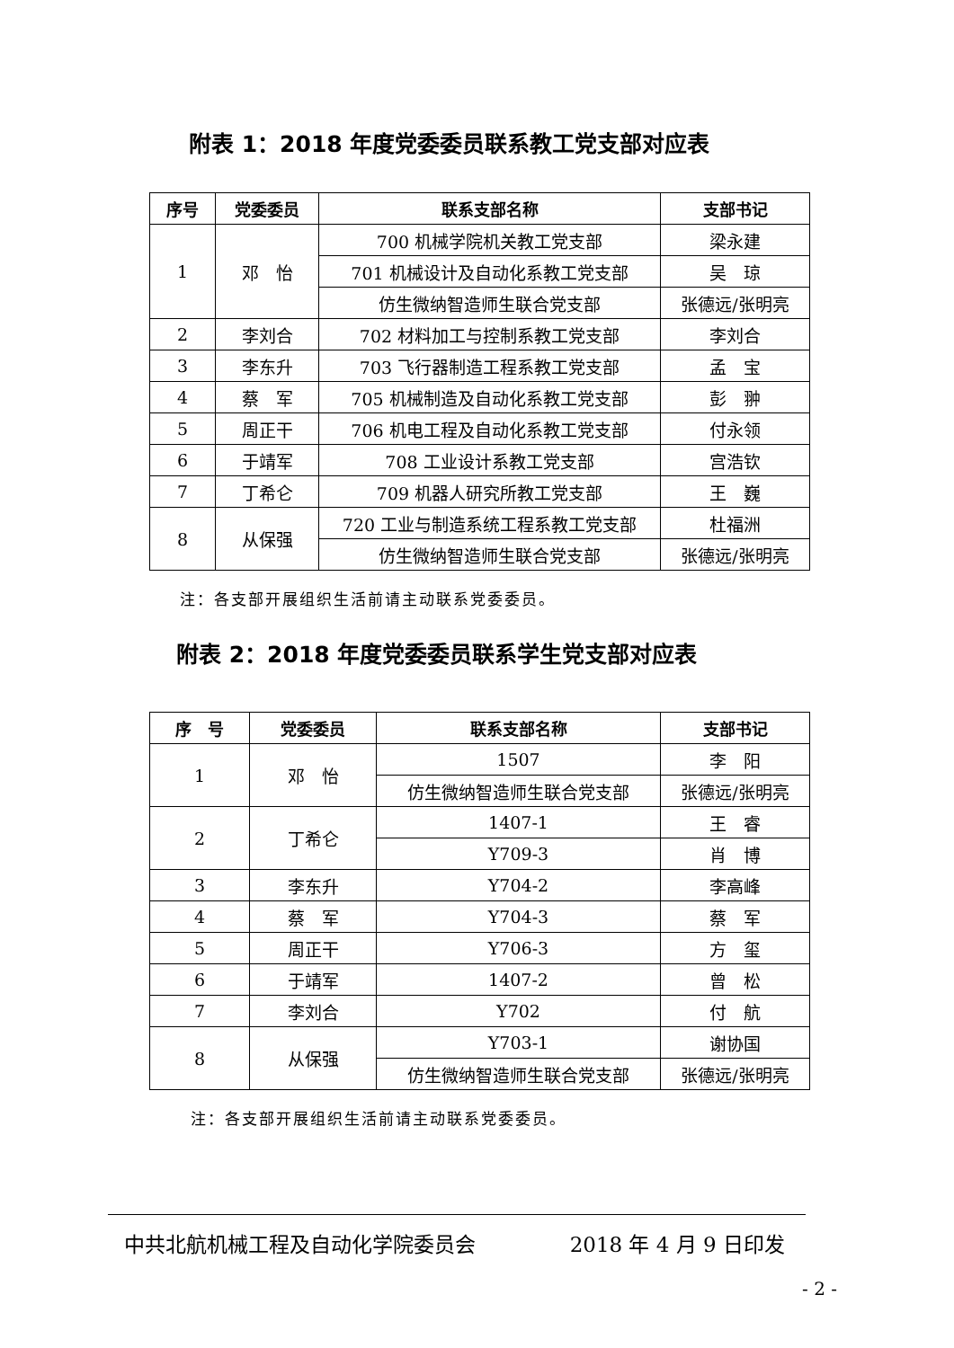附表 1：2018 年度党委委员联系教工党支部对应表
| 序号 | 党委委员 | 联系支部名称 | 支部书记 |
| --- | --- | --- | --- |
| 1 | 邓 怡 | 700 机械学院机关教工党支部 | 梁永建 |
| | | 701 机械设计及自动化系教工党支部 | 吴 琼 |
| | | 仿生微纳智造师生联合党支部 | 张德远/张明亮 |
| 2 | 李刘合 | 702 材料加工与控制系教工党支部 | 李刘合 |
| 3 | 李东升 | 703 飞行器制造工程系教工党支部 | 孟 宝 |
| 4 | 蔡 军 | 705 机械制造及自动化系教工党支部 | 彭 翀 |
| 5 | 周正干 | 706 机电工程及自动化系教工党支部 | 付永领 |
| 6 | 于靖军 | 708 工业设计系教工党支部 | 宫浩钦 |
| 7 | 丁希仑 | 709 机器人研究所教工党支部 | 王 巍 |
| 8 | 从保强 | 720 工业与制造系统工程系教工党支部 | 杜福洲 |
| | | 仿生微纳智造师生联合党支部 | 张德远/张明亮 |
注：各支部开展组织生活前请主动联系党委委员。
附表 2：2018 年度党委委员联系学生党支部对应表
| 序 号 | 党委委员 | 联系支部名称 | 支部书记 |
| --- | --- | --- | --- |
| 1 | 邓 怡 | 1507 | 李 阳 |
| | | 仿生微纳智造师生联合党支部 | 张德远/张明亮 |
| 2 | 丁希仑 | 1407-1 | 王 睿 |
| | | Y709-3 | 肖 博 |
| 3 | 李东升 | Y704-2 | 李高峰 |
| 4 | 蔡 军 | Y704-3 | 蔡 军 |
| 5 | 周正干 | Y706-3 | 方 玺 |
| 6 | 于靖军 | 1407-2 | 曾 松 |
| 7 | 李刘合 | Y702 | 付 航 |
| 8 | 从保强 | Y703-1 | 谢协国 |
| | | 仿生微纳智造师生联合党支部 | 张德远/张明亮 |
注：各支部开展组织生活前请主动联系党委委员。
中共北航机械工程及自动化学院委员会 2018 年 4 月 9 日印发
- 2 -